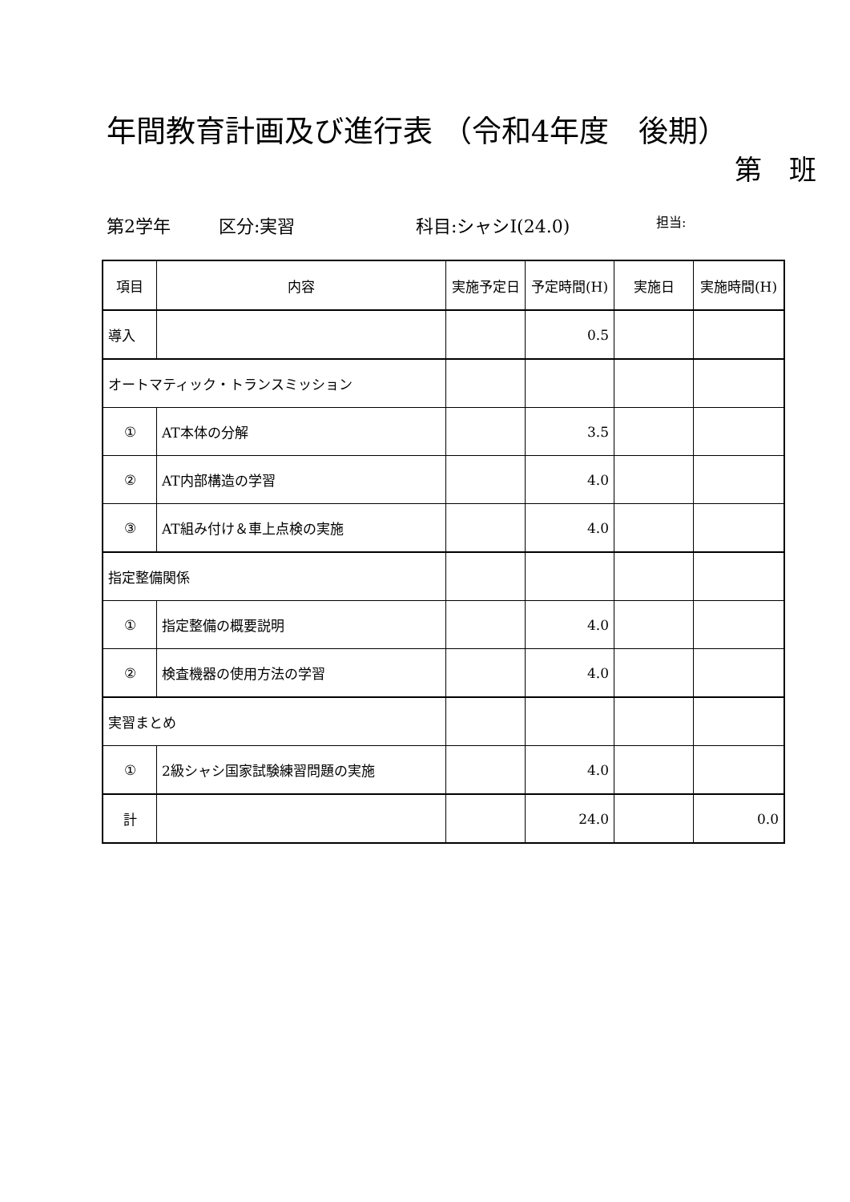年間教育計画及び進行表 （令和4年度　後期）
第　班
第2学年 区分:実習 科目:シャシⅠ(24.0) 担当:
| 項目 | 内容 | 実施予定日 | 予定時間(H) | 実施日 | 実施時間(H) |
| --- | --- | --- | --- | --- | --- |
| 導入 | | | 0.5 | | |
| オートマティック・トランスミッション | | | | | |
| ① | AT本体の分解 | | 3.5 | | |
| ② | AT内部構造の学習 | | 4.0 | | |
| ③ | AT組み付け＆車上点検の実施 | | 4.0 | | |
| 指定整備関係 | | | | | |
| ① | 指定整備の概要説明 | | 4.0 | | |
| ② | 検査機器の使用方法の学習 | | 4.0 | | |
| 実習まとめ | | | | | |
| ① | 2級シャシ国家試験練習問題の実施 | | 4.0 | | |
| 計 | | | 24.0 | | 0.0 |